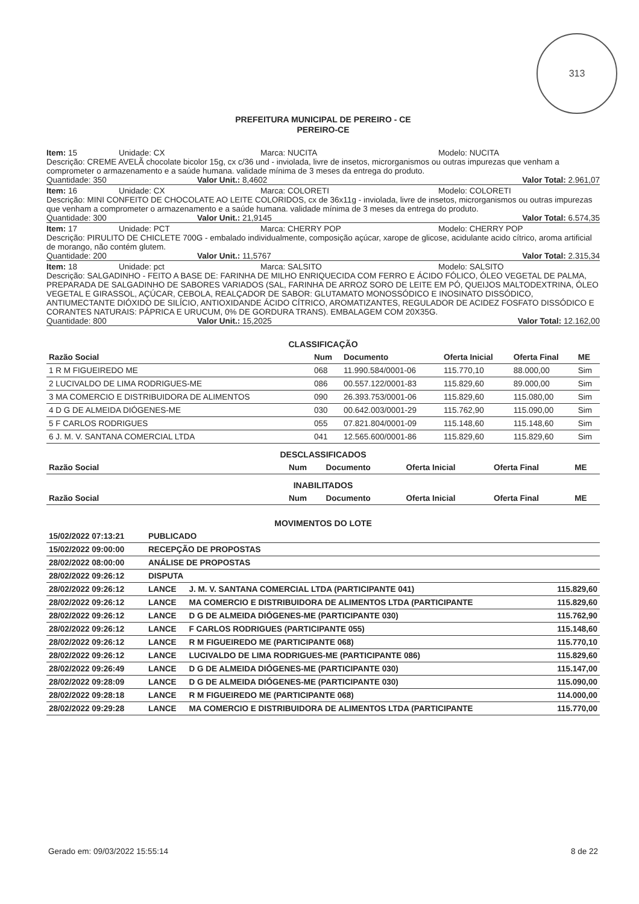313
PREFEITURA MUNICIPAL DE PEREIRO - CE
PEREIRO-CE
Item: 15 Unidade: CX Marca: NUCITA Modelo: NUCITA
Descrição: CREME AVELÃ chocolate bicolor 15g, cx c/36 und - inviolada, livre de insetos, microrganismos ou outras impurezas que venham a comprometer o armazenamento e a saúde humana. validade mínima de 3 meses da entrega do produto.
Quantidade: 350 Valor Unit.: 8,4602 Valor Total: 2.961,07
Item: 16 Unidade: CX Marca: COLORETI Modelo: COLORETI
Descrição: MINI CONFEITO DE CHOCOLATE AO LEITE COLORIDOS, cx de 36x11g - inviolada, livre de insetos, microrganismos ou outras impurezas que venham a comprometer o armazenamento e a saúde humana. validade mínima de 3 meses da entrega do produto.
Quantidade: 300 Valor Unit.: 21,9145 Valor Total: 6.574,35
Item: 17 Unidade: PCT Marca: CHERRY POP Modelo: CHERRY POP
Descrição: PIRULITO DE CHICLETE 700G - embalado individualmente, composição açúcar, xarope de glicose, acidulante acido cítrico, aroma artificial de morango, não contém glutem.
Quantidade: 200 Valor Unit.: 11,5767 Valor Total: 2.315,34
Item: 18 Unidade: pct Marca: SALSITO Modelo: SALSITO
Descrição: SALGADINHO - FEITO A BASE DE: FARINHA DE MILHO ENRIQUECIDA COM FERRO E ÁCIDO FÓLICO, ÓLEO VEGETAL DE PALMA, PREPARADA DE SALGADINHO DE SABORES VARIADOS (SAL, FARINHA DE ARROZ SORO DE LEITE EM PÓ, QUEIJOS MALTODEXTRINA, ÓLEO VEGETAL E GIRASSOL, AÇÚCAR, CEBOLA, REALÇADOR DE SABOR: GLUTAMATO MONOSSÓDICO E INOSINATO DISSÓDICO, ANTIUMECTANTE DIÓXIDO DE SILÍCIO, ANTIOXIDANDE ÁCIDO CÍTRICO, AROMATIZANTES, REGULADOR DE ACIDEZ FOSFATO DISSÓDICO E CORANTES NATURAIS: PÁPRICA E URUCUM, 0% DE GORDURA TRANS). EMBALAGEM COM 20X35G.
Quantidade: 800 Valor Unit.: 15,2025 Valor Total: 12.162,00
CLASSIFICAÇÃO
| Razão Social | Num | Documento | Oferta Inicial | Oferta Final | ME |
| --- | --- | --- | --- | --- | --- |
| 1 R M FIGUEIREDO ME | 068 | 11.990.584/0001-06 | 115.770,10 | 88.000,00 | Sim |
| 2 LUCIVALDO DE LIMA RODRIGUES-ME | 086 | 00.557.122/0001-83 | 115.829,60 | 89.000,00 | Sim |
| 3 MA COMERCIO E DISTRIBUIDORA DE ALIMENTOS | 090 | 26.393.753/0001-06 | 115.829,60 | 115.080,00 | Sim |
| 4 D G DE ALMEIDA DIÓGENES-ME | 030 | 00.642.003/0001-29 | 115.762,90 | 115.090,00 | Sim |
| 5 F CARLOS RODRIGUES | 055 | 07.821.804/0001-09 | 115.148,60 | 115.148,60 | Sim |
| 6 J. M. V. SANTANA COMERCIAL LTDA | 041 | 12.565.600/0001-86 | 115.829,60 | 115.829,60 | Sim |
DESCLASSIFICADOS
| Razão Social | Num | Documento | Oferta Inicial | Oferta Final | ME |
| --- | --- | --- | --- | --- | --- |
INABILITADOS
| Razão Social | Num | Documento | Oferta Inicial | Oferta Final | ME |
| --- | --- | --- | --- | --- | --- |
MOVIMENTOS DO LOTE
| 15/02/2022 07:13:21 | PUBLICADO | | |
| --- | --- | --- | --- |
| 15/02/2022 09:00:00 | RECEPÇÃO DE PROPOSTAS | | |
| 28/02/2022 08:00:00 | ANÁLISE DE PROPOSTAS | | |
| 28/02/2022 09:26:12 | DISPUTA | | |
| 28/02/2022 09:26:12 | LANCE | J. M. V. SANTANA COMERCIAL LTDA (PARTICIPANTE 041) | 115.829,60 |
| 28/02/2022 09:26:12 | LANCE | MA COMERCIO E DISTRIBUIDORA DE ALIMENTOS LTDA (PARTICIPANTE | 115.829,60 |
| 28/02/2022 09:26:12 | LANCE | D G DE ALMEIDA DIÓGENES-ME (PARTICIPANTE 030) | 115.762,90 |
| 28/02/2022 09:26:12 | LANCE | F CARLOS RODRIGUES (PARTICIPANTE 055) | 115.148,60 |
| 28/02/2022 09:26:12 | LANCE | R M FIGUEIREDO ME (PARTICIPANTE 068) | 115.770,10 |
| 28/02/2022 09:26:12 | LANCE | LUCIVALDO DE LIMA RODRIGUES-ME (PARTICIPANTE 086) | 115.829,60 |
| 28/02/2022 09:26:49 | LANCE | D G DE ALMEIDA DIÓGENES-ME (PARTICIPANTE 030) | 115.147,00 |
| 28/02/2022 09:28:09 | LANCE | D G DE ALMEIDA DIÓGENES-ME (PARTICIPANTE 030) | 115.090,00 |
| 28/02/2022 09:28:18 | LANCE | R M FIGUEIREDO ME (PARTICIPANTE 068) | 114.000,00 |
| 28/02/2022 09:29:28 | LANCE | MA COMERCIO E DISTRIBUIDORA DE ALIMENTOS LTDA (PARTICIPANTE | 115.770,00 |
Gerado em: 09/03/2022 15:55:14 8 de 22